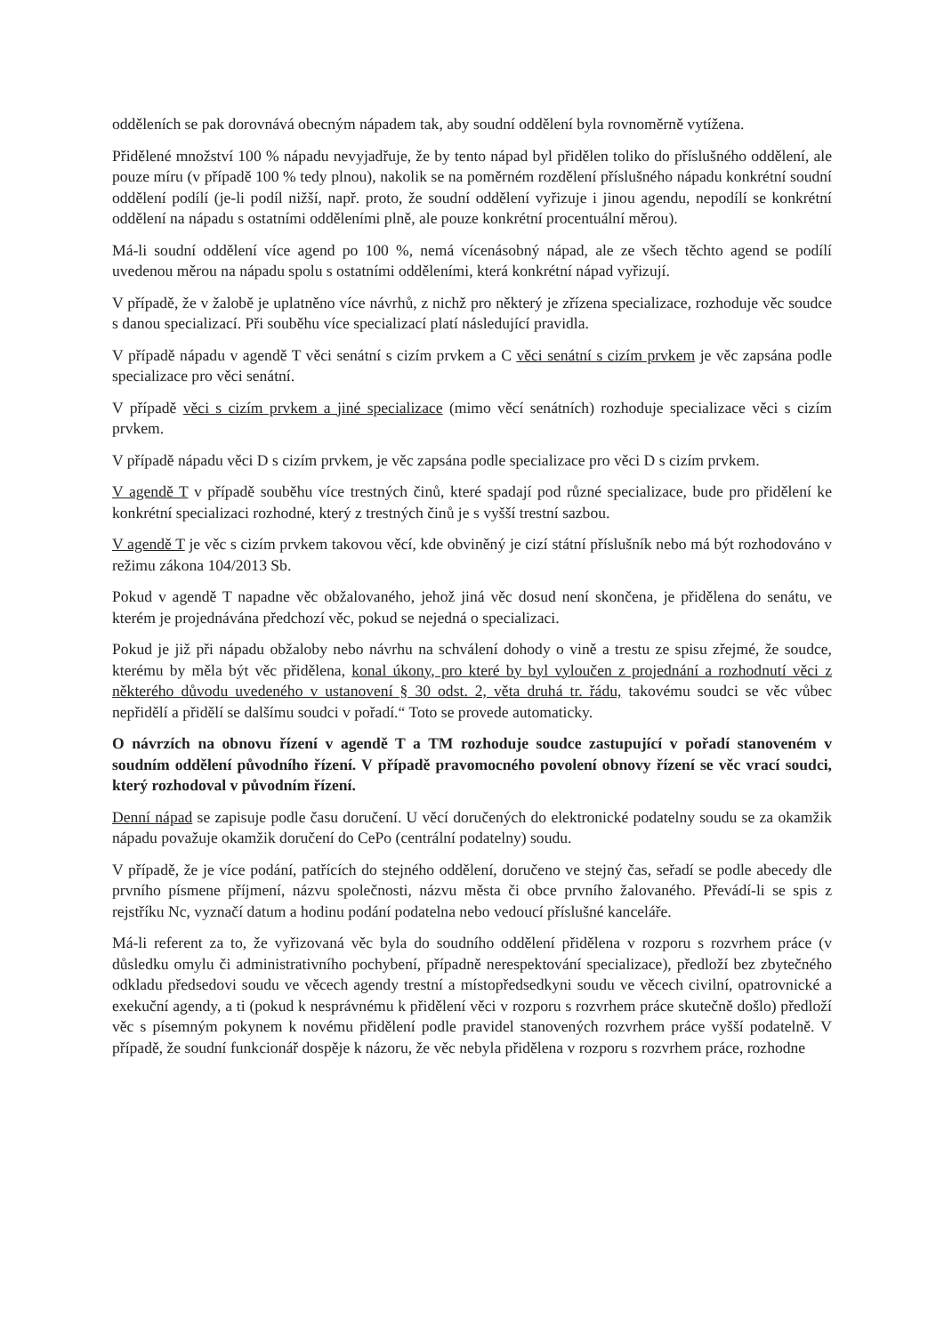odděleních se pak dorovnává obecným nápadem tak, aby soudní oddělení byla rovnoměrně vytížena.
Přidělené množství 100 % nápadu nevyjadřuje, že by tento nápad byl přidělen toliko do příslušného oddělení, ale pouze míru (v případě 100 % tedy plnou), nakolik se na poměrném rozdělení příslušného nápadu konkrétní soudní oddělení podílí (je-li podíl nižší, např. proto, že soudní oddělení vyřizuje i jinou agendu, nepodílí se konkrétní oddělení na nápadu s ostatními odděleními plně, ale pouze konkrétní procentuální měrou).
Má-li soudní oddělení více agend po 100 %, nemá vícenásobný nápad, ale ze všech těchto agend se podílí uvedenou měrou na nápadu spolu s ostatními odděleními, která konkrétní nápad vyřizují.
V případě, že v žalobě je uplatněno více návrhů, z nichž pro některý je zřízena specializace, rozhoduje věc soudce s danou specializací. Při souběhu více specializací platí následující pravidla.
V případě nápadu v agendě T věci senátní s cizím prvkem a C věci senátní s cizím prvkem je věc zapsána podle specializace pro věci senátní.
V případě věci s cizím prvkem a jiné specializace (mimo věcí senátních) rozhoduje specializace věci s cizím prvkem.
V případě nápadu věci D s cizím prvkem, je věc zapsána podle specializace pro věci D s cizím prvkem.
V agendě T v případě souběhu více trestných činů, které spadají pod různé specializace, bude pro přidělení ke konkrétní specializaci rozhodné, který z trestných činů je s vyšší trestní sazbou.
V agendě T je věc s cizím prvkem takovou věcí, kde obviněný je cizí státní příslušník nebo má být rozhodováno v režimu zákona 104/2013 Sb.
Pokud v agendě T napadne věc obžalovaného, jehož jiná věc dosud není skončena, je přidělena do senátu, ve kterém je projednávána předchozí věc, pokud se nejedná o specializaci.
Pokud je již při nápadu obžaloby nebo návrhu na schválení dohody o vině a trestu ze spisu zřejmé, že soudce, kterému by měla být věc přidělena, konal úkony, pro které by byl vyloučen z projednání a rozhodnutí věci z některého důvodu uvedeného v ustanovení § 30 odst. 2, věta druhá tr. řádu, takovému soudci se věc vůbec nepřidělí a přidělí se dalšímu soudci v pořadí.“ Toto se provede automaticky.
O návrzích na obnovu řízení v agendě T a TM rozhoduje soudce zastupující v pořadí stanoveném v soudním oddělení původního řízení. V případě pravomocného povolení obnovy řízení se věc vrací soudci, který rozhodoval v původním řízení.
Denní nápad se zapisuje podle času doručení. U věcí doručených do elektronické podatelny soudu se za okamžik nápadu považuje okamžik doručení do CePo (centrální podatelny) soudu.
V případě, že je více podání, patřících do stejného oddělení, doručeno ve stejný čas, seřadí se podle abecedy dle prvního písmene příjmení, názvu společnosti, názvu města či obce prvního žalovaného. Převádí-li se spis z rejstříku Nc, vyznačí datum a hodinu podání podatelna nebo vedoucí příslušné kanceláře.
Má-li referent za to, že vyřizovaná věc byla do soudního oddělení přidělena v rozporu s rozvrhem práce (v důsledku omylu či administrativního pochybení, případně nerespektování specializace), předloží bez zbytečného odkladu předsedovi soudu ve věcech agendy trestní a místopředsedkyni soudu ve věcech civilní, opatrovnické a exekuční agendy, a ti (pokud k nesprávnému k přidělení věci v rozporu s rozvrhem práce skutečně došlo) předloží věc s písemným pokynem k novému přidělení podle pravidel stanovených rozvrhem práce vyšší podatelně. V případě, že soudní funkcionář dospěje k názoru, že věc nebyla přidělena v rozporu s rozvrhem práce, rozhodne